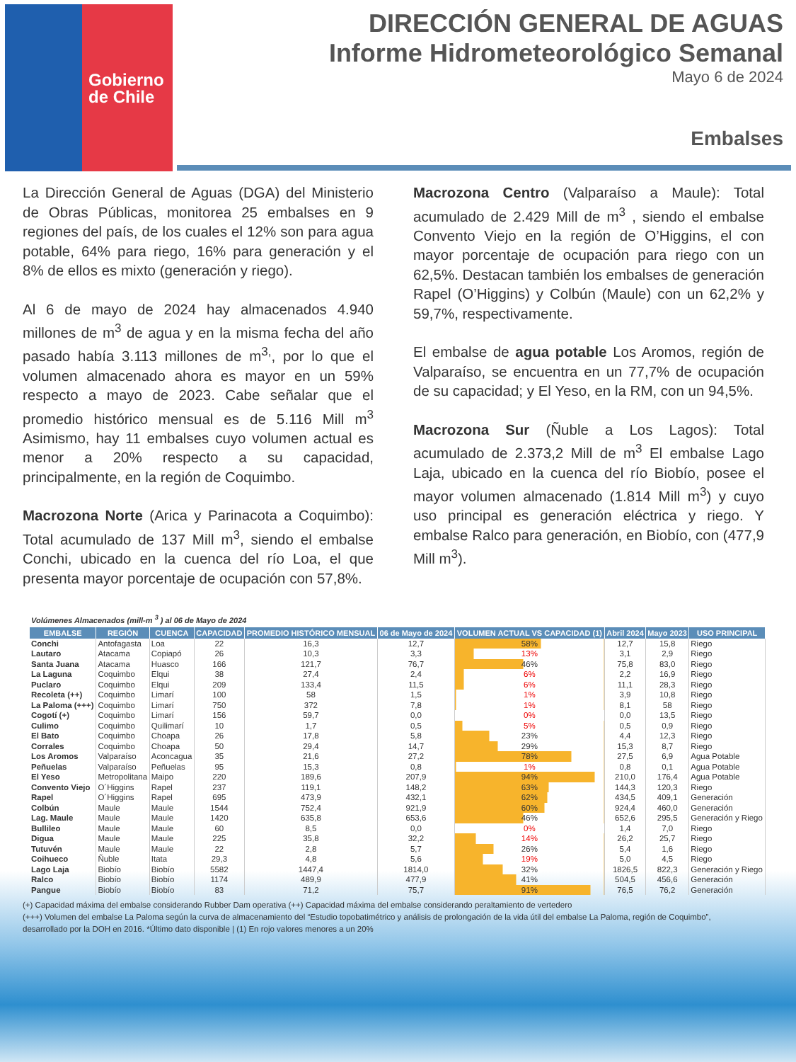Gobierno
de Chile
DIRECCIÓN GENERAL DE AGUAS
Informe Hidrometeorológico Semanal
Mayo 6 de 2024
Embalses
La Dirección General de Aguas (DGA) del Ministerio de Obras Públicas, monitorea 25 embalses en 9 regiones del país, de los cuales el 12% son para agua potable, 64% para riego, 16% para generación y el 8% de ellos es mixto (generación y riego).
Al 6 de mayo de 2024 hay almacenados 4.940 millones de m<sup>3</sup> de agua y en la misma fecha del año pasado había 3.113 millones de m<sup>3,</sup>, por lo que el volumen almacenado ahora es mayor en un 59% respecto a mayo de 2023. Cabe señalar que el promedio histórico mensual es de 5.116 Mill m<sup>3</sup> Asimismo, hay 11 embalses cuyo volumen actual es menor a 20% respecto a su capacidad, principalmente, en la región de Coquimbo.
Macrozona Norte (Arica y Parinacota a Coquimbo): Total acumulado de 137 Mill m<sup>3</sup>, siendo el embalse Conchi, ubicado en la cuenca del río Loa, el que presenta mayor porcentaje de ocupación con 57,8%.
Macrozona Centro (Valparaíso a Maule): Total acumulado de 2.429 Mill de m<sup>3</sup> , siendo el embalse Convento Viejo en la región de O’Higgins, el con mayor porcentaje de ocupación para riego con un 62,5%. Destacan también los embalses de generación Rapel (O’Higgins) y Colbún (Maule) con un 62,2% y 59,7%, respectivamente.
El embalse de agua potable Los Aromos, región de Valparaíso, se encuentra en un 77,7% de ocupación de su capacidad; y El Yeso, en la RM, con un 94,5%.
Macrozona Sur (Ñuble a Los Lagos): Total acumulado de 2.373,2 Mill de m<sup>3</sup> El embalse Lago Laja, ubicado en la cuenca del río Biobío, posee el mayor volumen almacenado (1.814 Mill m<sup>3</sup>) y cuyo uso principal es generación eléctrica y riego. Y embalse Ralco para generación, en Biobío, con (477,9 Mill m<sup>3</sup>).
Volúmenes Almacenados (mill-m <sup>3</sup> ) al 06 de Mayo de 2024
| EMBALSE | REGIÓN | CUENCA | CAPACIDAD | PROMEDIO HISTÓRICO MENSUAL | 06 de Mayo de 2024 | VOLUMEN ACTUAL VS CAPACIDAD (1) | Abril 2024 | Mayo 2023 | USO PRINCIPAL |
| --- | --- | --- | --- | --- | --- | --- | --- | --- | --- |
| Conchi | Antofagasta | Loa | 22 | 16,3 | 12,7 | 58% | 12,7 | 15,8 | Riego |
| Lautaro | Atacama | Copiapó | 26 | 10,3 | 3,3 | 13% | 3,1 | 2,9 | Riego |
| Santa Juana | Atacama | Huasco | 166 | 121,7 | 76,7 | 46% | 75,8 | 83,0 | Riego |
| La Laguna | Coquimbo | Elqui | 38 | 27,4 | 2,4 | 6% | 2,2 | 16,9 | Riego |
| Puclaro | Coquimbo | Elqui | 209 | 133,4 | 11,5 | 6% | 11,1 | 28,3 | Riego |
| Recoleta (++) | Coquimbo | Limarí | 100 | 58 | 1,5 | 1% | 3,9 | 10,8 | Riego |
| La Paloma (+++) | Coquimbo | Limarí | 750 | 372 | 7,8 | 1% | 8,1 | 58 | Riego |
| Cogotí (+) | Coquimbo | Limarí | 156 | 59,7 | 0,0 | 0% | 0,0 | 13,5 | Riego |
| Culimo | Coquimbo | Quilimarí | 10 | 1,7 | 0,5 | 5% | 0,5 | 0,9 | Riego |
| El Bato | Coquimbo | Choapa | 26 | 17,8 | 5,8 | 23% | 4,4 | 12,3 | Riego |
| Corrales | Coquimbo | Choapa | 50 | 29,4 | 14,7 | 29% | 15,3 | 8,7 | Riego |
| Los Aromos | Valparaíso | Aconcagua | 35 | 21,6 | 27,2 | 78% | 27,5 | 6,9 | Agua Potable |
| Peñuelas | Valparaíso | Peñuelas | 95 | 15,3 | 0,8 | 1% | 0,8 | 0,1 | Agua Potable |
| El Yeso | Metropolitana | Maipo | 220 | 189,6 | 207,9 | 94% | 210,0 | 176,4 | Agua Potable |
| Convento Viejo | O´Higgins | Rapel | 237 | 119,1 | 148,2 | 63% | 144,3 | 120,3 | Riego |
| Rapel | O´Higgins | Rapel | 695 | 473,9 | 432,1 | 62% | 434,5 | 409,1 | Generación |
| Colbún | Maule | Maule | 1544 | 752,4 | 921,9 | 60% | 924,4 | 460,0 | Generación |
| Lag. Maule | Maule | Maule | 1420 | 635,8 | 653,6 | 46% | 652,6 | 295,5 | Generación y Riego |
| Bullileo | Maule | Maule | 60 | 8,5 | 0,0 | 0% | 1,4 | 7,0 | Riego |
| Digua | Maule | Maule | 225 | 35,8 | 32,2 | 14% | 26,2 | 25,7 | Riego |
| Tutuvén | Maule | Maule | 22 | 2,8 | 5,7 | 26% | 5,4 | 1,6 | Riego |
| Coihueco | Ñuble | Itata | 29,3 | 4,8 | 5,6 | 19% | 5,0 | 4,5 | Riego |
| Lago Laja | Biobío | Biobío | 5582 | 1447,4 | 1814,0 | 32% | 1826,5 | 822,3 | Generación y Riego |
| Ralco | Biobío | Biobío | 1174 | 489,9 | 477,9 | 41% | 504,5 | 456,6 | Generación |
| Pangue | Biobío | Biobío | 83 | 71,2 | 75,7 | 91% | 76,5 | 76,2 | Generación |
(+) Capacidad máxima del embalse considerando Rubber Dam operativa (++) Capacidad máxima del embalse considerando peraltamiento de vertedero
(+++) Volumen del embalse La Paloma según la curva de almacenamiento del “Estudio topobatimétrico y análisis de prolongación de la vida útil del embalse La Paloma, región de Coquimbo”, desarrollado por la DOH en 2016. *Último dato disponible | (1) En rojo valores menores a un 20%